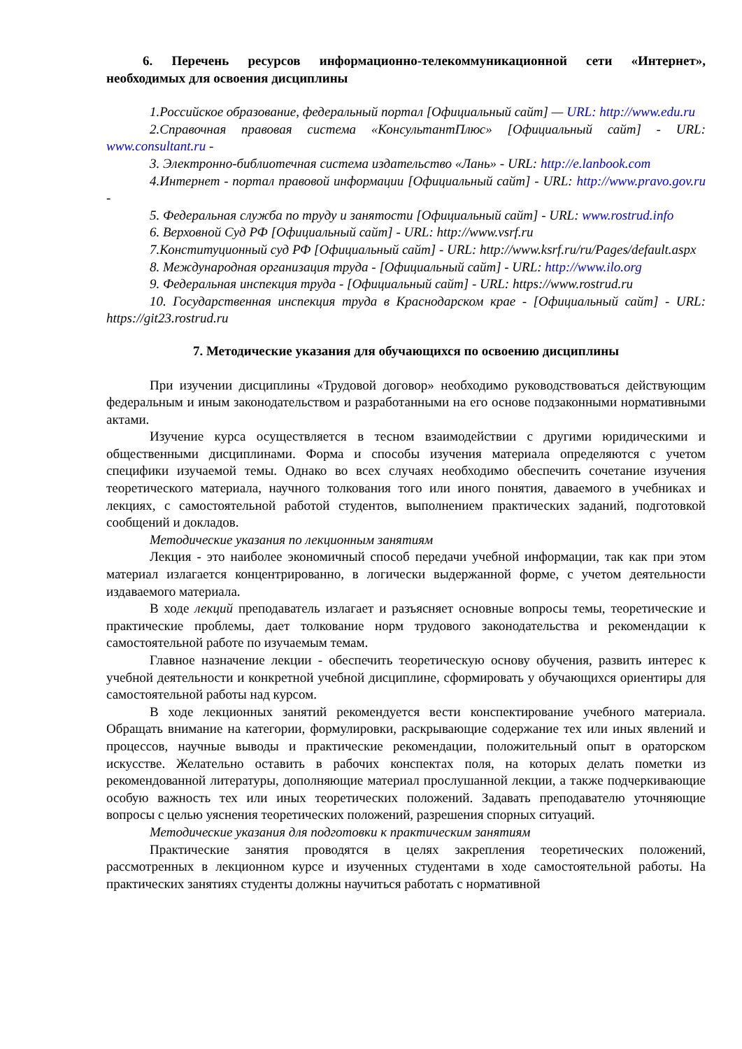6. Перечень ресурсов информационно-телекоммуникационной сети «Интернет», необходимых для освоения дисциплины
1.Российское образование, федеральный портал [Официальный сайт] — URL: http://www.edu.ru
2.Справочная правовая система «КонсультантПлюс» [Официальный сайт] - URL: www.consultant.ru -
3. Электронно-библиотечная система издательство «Лань» - URL: http://e.lanbook.com
4.Интернет - портал правовой информации [Официальный сайт] - URL: http://www.pravo.gov.ru -
5. Федеральная служба по труду и занятости [Официальный сайт] - URL: www.rostrud.info
6. Верховной Суд РФ [Официальный сайт] - URL: http://www.vsrf.ru
7.Конституционный суд РФ [Официальный сайт] - URL: http://www.ksrf.ru/ru/Pages/default.aspx
8. Международная организация труда - [Официальный сайт] - URL: http://www.ilo.org
9. Федеральная инспекция труда - [Официальный сайт] - URL: https://www.rostrud.ru
10. Государственная инспекция труда в Краснодарском крае - [Официальный сайт] - URL: https://git23.rostrud.ru
7. Методические указания для обучающихся по освоению дисциплины
При изучении дисциплины «Трудовой договор» необходимо руководствоваться действующим федеральным и иным законодательством и разработанными на его основе подзаконными нормативными актами.
Изучение курса осуществляется в тесном взаимодействии с другими юридическими и общественными дисциплинами. Форма и способы изучения материала определяются с учетом специфики изучаемой темы. Однако во всех случаях необходимо обеспечить сочетание изучения теоретического материала, научного толкования того или иного понятия, даваемого в учебниках и лекциях, с самостоятельной работой студентов, выполнением практических заданий, подготовкой сообщений и докладов.
Методические указания по лекционным занятиям
Лекция - это наиболее экономичный способ передачи учебной информации, так как при этом материал излагается концентрированно, в логически выдержанной форме, с учетом деятельности издаваемого материала.
В ходе лекций преподаватель излагает и разъясняет основные вопросы темы, теоретические и практические проблемы, дает толкование норм трудового законодательства и рекомендации к самостоятельной работе по изучаемым темам.
Главное назначение лекции - обеспечить теоретическую основу обучения, развить интерес к учебной деятельности и конкретной учебной дисциплине, сформировать у обучающихся ориентиры для самостоятельной работы над курсом.
В ходе лекционных занятий рекомендуется вести конспектирование учебного материала. Обращать внимание на категории, формулировки, раскрывающие содержание тех или иных явлений и процессов, научные выводы и практические рекомендации, положительный опыт в ораторском искусстве. Желательно оставить в рабочих конспектах поля, на которых делать пометки из рекомендованной литературы, дополняющие материал прослушанной лекции, а также подчеркивающие особую важность тех или иных теоретических положений. Задавать преподавателю уточняющие вопросы с целью уяснения теоретических положений, разрешения спорных ситуаций.
Методические указания для подготовки к практическим занятиям
Практические занятия проводятся в целях закрепления теоретических положений, рассмотренных в лекционном курсе и изученных студентами в ходе самостоятельной работы. На практических занятиях студенты должны научиться работать с нормативной